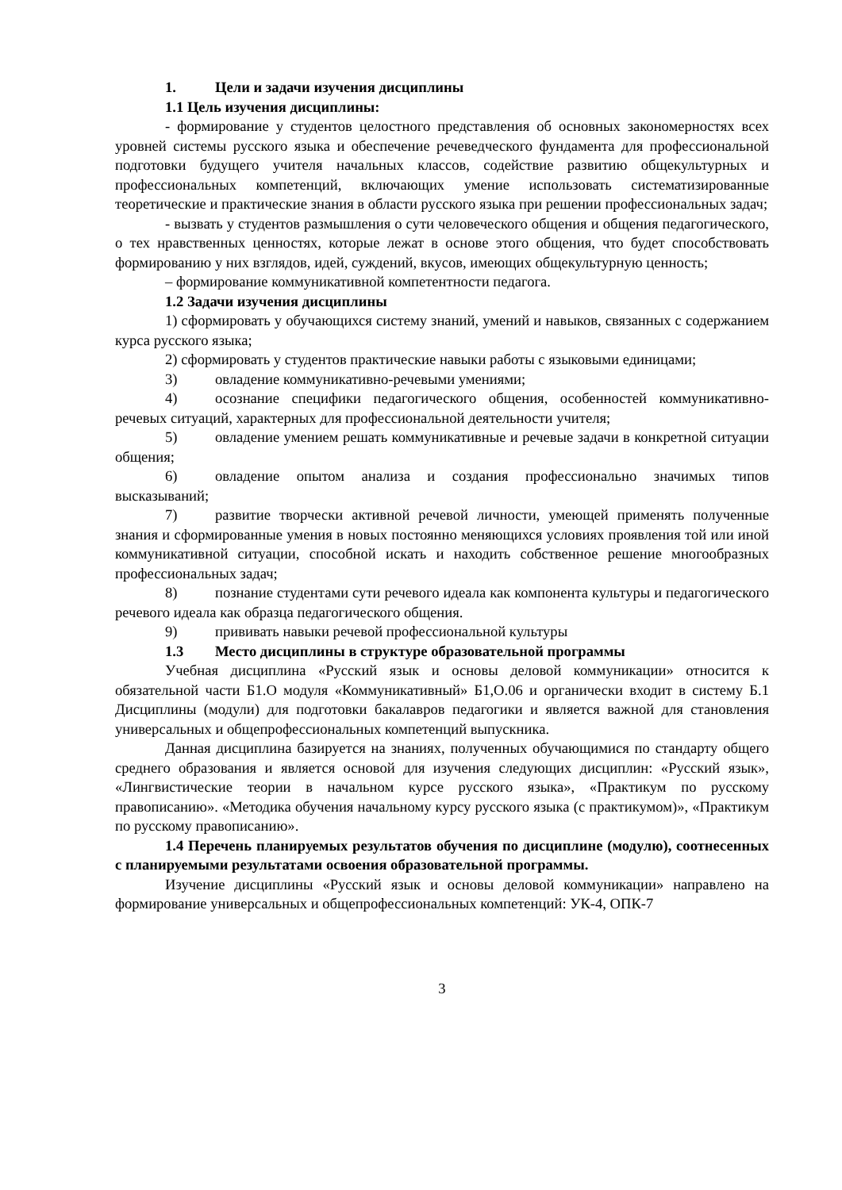1. Цели и задачи изучения дисциплины
1.1 Цель изучения дисциплины:
- формирование у студентов целостного представления об основных закономерностях всех уровней системы русского языка и обеспечение речеведческого фундамента для профессиональной подготовки будущего учителя начальных классов, содействие развитию общекультурных и профессиональных компетенций, включающих умение использовать систематизированные теоретические и практические знания в области русского языка при решении профессиональных задач;
- вызвать у студентов размышления о сути человеческого общения и общения педагогического, о тех нравственных ценностях, которые лежат в основе этого общения, что будет способствовать формированию у них взглядов, идей, суждений, вкусов, имеющих общекультурную ценность;
– формирование коммуникативной компетентности педагога.
1.2 Задачи изучения дисциплины
1) сформировать у обучающихся систему знаний, умений и навыков, связанных с содержанием курса русского языка;
2) сформировать у студентов практические навыки работы с языковыми единицами;
3) овладение коммуникативно-речевыми умениями;
4) осознание специфики педагогического общения, особенностей коммуникативно-речевых ситуаций, характерных для профессиональной деятельности учителя;
5) овладение умением решать коммуникативные и речевые задачи в конкретной ситуации общения;
6) овладение опытом анализа и создания профессионально значимых типов высказываний;
7) развитие творчески активной речевой личности, умеющей применять полученные знания и сформированные умения в новых постоянно меняющихся условиях проявления той или иной коммуникативной ситуации, способной искать и находить собственное решение многообразных профессиональных задач;
8) познание студентами сути речевого идеала как компонента культуры и педагогического речевого идеала как образца педагогического общения.
9) прививать навыки речевой профессиональной культуры
1.3 Место дисциплины в структуре образовательной программы
Учебная дисциплина «Русский язык и основы деловой коммуникации» относится к обязательной части Б1.О модуля «Коммуникативный» Б1,О.06 и органически входит в систему Б.1 Дисциплины (модули) для подготовки бакалавров педагогики и является важной для становления универсальных и общепрофессиональных компетенций выпускника.
Данная дисциплина базируется на знаниях, полученных обучающимися по стандарту общего среднего образования и является основой для изучения следующих дисциплин: «Русский язык», «Лингвистические теории в начальном курсе русского языка», «Практикум по русскому правописанию». «Методика обучения начальному курсу русского языка (с практикумом)», «Практикум по русскому правописанию».
1.4 Перечень планируемых результатов обучения по дисциплине (модулю), соотнесенных с планируемыми результатами освоения образовательной программы.
Изучение дисциплины «Русский язык и основы деловой коммуникации» направлено на формирование универсальных и общепрофессиональных компетенций: УК-4, ОПК-7
3